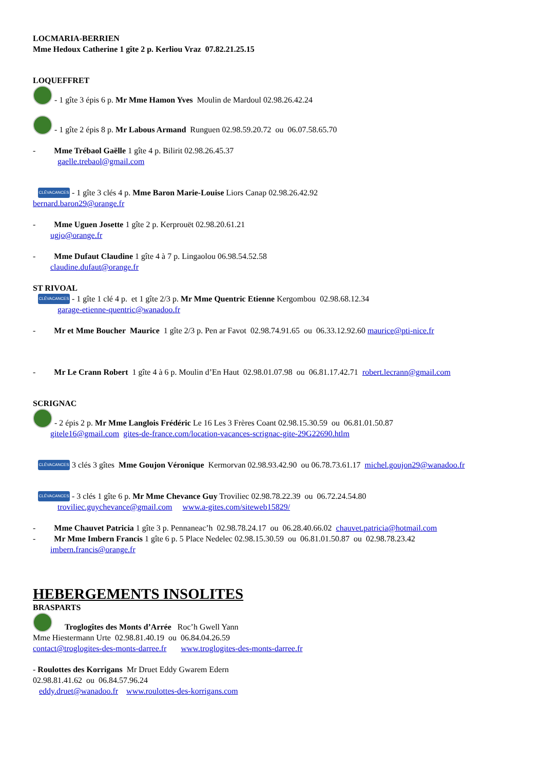LOCMARIA-BERRIEN
Mme Hedoux Catherine 1 gîte 2 p. Kerliou Vraz 07.82.21.25.15
LOQUEFFRET
- 1 gîte 3 épis 6 p. Mr Mme Hamon Yves Moulin de Mardoul 02.98.26.42.24
- 1 gîte 2 épis 8 p. Mr Labous Armand Runguen 02.98.59.20.72 ou 06.07.58.65.70
- Mme Trébaol Gaëlle 1 gîte 4 p. Bilirit 02.98.26.45.37
gaelle.trebaol@gmail.com
CLÉVACANCES - 1 gîte 3 clés 4 p. Mme Baron Marie-Louise Liors Canap 02.98.26.42.92
bernard.baron29@orange.fr
- Mme Uguen Josette 1 gîte 2 p. Kerprouët 02.98.20.61.21
ugjo@orange.fr
- Mme Dufaut Claudine 1 gîte 4 à 7 p. Lingaolou 06.98.54.52.58
claudine.dufaut@orange.fr
ST RIVOAL
CLÉVACANCES - 1 gîte 1 clé 4 p. et 1 gîte 2/3 p. Mr Mme Quentric Etienne Kergombou 02.98.68.12.34
garage-etienne-quentric@wanadoo.fr
- Mr et Mme Boucher Maurice 1 gîte 2/3 p. Pen ar Favot 02.98.74.91.65 ou 06.33.12.92.60 maurice@pti-nice.fr
- Mr Le Crann Robert 1 gîte 4 à 6 p. Moulin d’En Haut 02.98.01.07.98 ou 06.81.17.42.71 robert.lecrann@gmail.com
SCRIGNAC
- 2 épis 2 p. Mr Mme Langlois Frédéric Le 16 Les 3 Frères Coant 02.98.15.30.59 ou 06.81.01.50.87
gitele16@gmail.com gites-de-france.com/location-vacances-scrignac-gite-29G22690.htlm
CLÉVACANCES 3 clés 3 gîtes Mme Goujon Véronique Kermorvan 02.98.93.42.90 ou 06.78.73.61.17 michel.goujon29@wanadoo.fr
CLÉVACANCES - 3 clés 1 gîte 6 p. Mr Mme Chevance Guy Troviliec 02.98.78.22.39 ou 06.72.24.54.80
troviliec.guychevance@gmail.com www.a-gites.com/siteweb15829/
- Mme Chauvet Patricia 1 gîte 3 p. Pennaneac’h 02.98.78.24.17 ou 06.28.40.66.02 chauvet.patricia@hotmail.com
- Mr Mme Imbern Francis 1 gîte 6 p. 5 Place Nedelec 02.98.15.30.59 ou 06.81.01.50.87 ou 02.98.78.23.42
imbern.francis@orange.fr
HEBERGEMENTS INSOLITES
BRASPARTS
Troglogîtes des Monts d’Arrée Roc’h Gwell Yann
Mme Hiestermann Urte 02.98.81.40.19 ou 06.84.04.26.59
contact@troglogites-des-monts-darree.fr www.troglogites-des-monts-darree.fr
- Roulottes des Korrigans Mr Druet Eddy Gwarem Edern
02.98.81.41.62 ou 06.84.57.96.24
eddy.druet@wanadoo.fr www.roulottes-des-korrigans.com